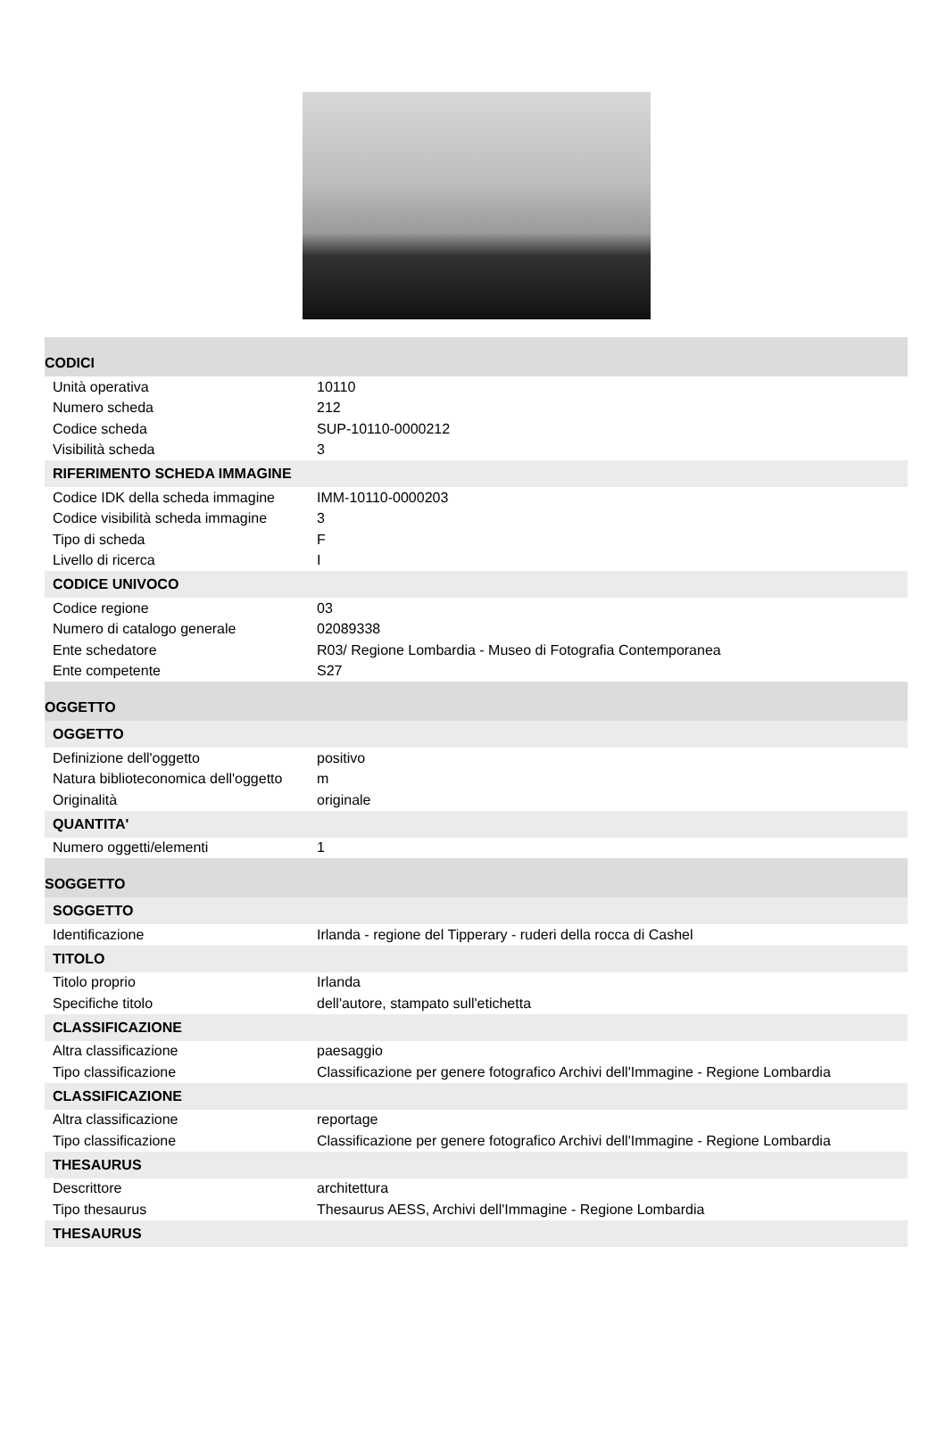| CODICI | |
| --- | --- |
| Unità operativa | 10110 |
| Numero scheda | 212 |
| Codice scheda | SUP-10110-0000212 |
| Visibilità scheda | 3 |
| RIFERIMENTO SCHEDA IMMAGINE | |
| Codice IDK della scheda immagine | IMM-10110-0000203 |
| Codice visibilità scheda immagine | 3 |
| Tipo di scheda | F |
| Livello di ricerca | I |
| CODICE UNIVOCO | |
| Codice regione | 03 |
| Numero di catalogo generale | 02089338 |
| Ente schedatore | R03/ Regione Lombardia - Museo di Fotografia Contemporanea |
| Ente competente | S27 |
| OGGETTO | |
| OGGETTO | |
| Definizione dell'oggetto | positivo |
| Natura biblioteconomica dell'oggetto | m |
| Originalità | originale |
| QUANTITA' | |
| Numero oggetti/elementi | 1 |
| SOGGETTO | |
| SOGGETTO | |
| Identificazione | Irlanda - regione del Tipperary - ruderi della rocca di Cashel |
| TITOLO | |
| Titolo proprio | Irlanda |
| Specifiche titolo | dell'autore, stampato sull'etichetta |
| CLASSIFICAZIONE | |
| Altra classificazione | paesaggio |
| Tipo classificazione | Classificazione per genere fotografico Archivi dell'Immagine - Regione Lombardia |
| CLASSIFICAZIONE | |
| Altra classificazione | reportage |
| Tipo classificazione | Classificazione per genere fotografico Archivi dell'Immagine - Regione Lombardia |
| THESAURUS | |
| Descrittore | architettura |
| Tipo thesaurus | Thesaurus AESS, Archivi dell'Immagine - Regione Lombardia |
| THESAURUS | |